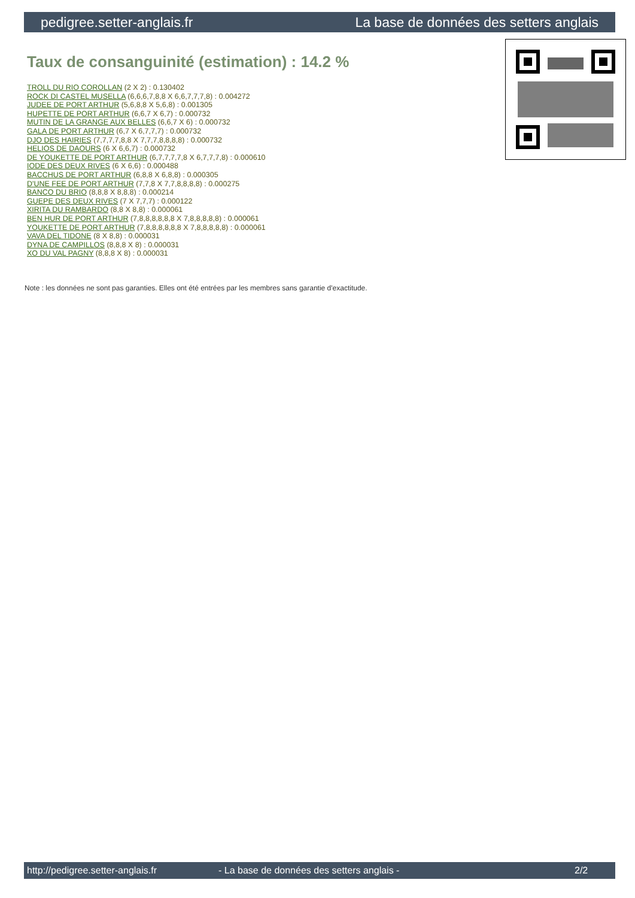pedigree.setter-anglais.fr La base de données des setters anglais
Taux de consanguinité (estimation) : 14.2 %
TROLL DU RIO COROLLAN (2 X 2) : 0.130402
ROCK DI CASTEL MUSELLA (6,6,6,7,8,8 X 6,6,7,7,7,8) : 0.004272
JUDEE DE PORT ARTHUR (5,6,8,8 X 5,6,8) : 0.001305
HUPETTE DE PORT ARTHUR (6,6,7 X 6,7) : 0.000732
MUTIN DE LA GRANGE AUX BELLES (6,6,7 X 6) : 0.000732
GALA DE PORT ARTHUR (6,7 X 6,7,7,7) : 0.000732
DJO DES HAIRIES (7,7,7,7,8,8 X 7,7,7,8,8,8,8) : 0.000732
HELIOS DE DAOURS (6 X 6,6,7) : 0.000732
DE YOUKETTE DE PORT ARTHUR (6,7,7,7,7,8 X 6,7,7,7,8) : 0.000610
IODE DES DEUX RIVES (6 X 6,6) : 0.000488
BACCHUS DE PORT ARTHUR (6,8,8 X 6,8,8) : 0.000305
D'UNE FEE DE PORT ARTHUR (7,7,8 X 7,7,8,8,8,8) : 0.000275
BANCO DU BRIO (8,8,8 X 8,8,8) : 0.000214
GUEPE DES DEUX RIVES (7 X 7,7,7) : 0.000122
XIRITA DU RAMBARDO (8,8 X 8,8) : 0.000061
BEN HUR DE PORT ARTHUR (7,8,8,8,8,8,8 X 7,8,8,8,8,8) : 0.000061
YOUKETTE DE PORT ARTHUR (7,8,8,8,8,8,8 X 7,8,8,8,8,8) : 0.000061
VAVA DEL TIDONE (8 X 8,8) : 0.000031
DYNA DE CAMPILLOS (8,8,8 X 8) : 0.000031
XO DU VAL PAGNY (8,8,8 X 8) : 0.000031
Note : les données ne sont pas garanties. Elles ont été entrées par les membres sans garantie d'exactitude.
http://pedigree.setter-anglais.fr - La base de données des setters anglais - 2/2